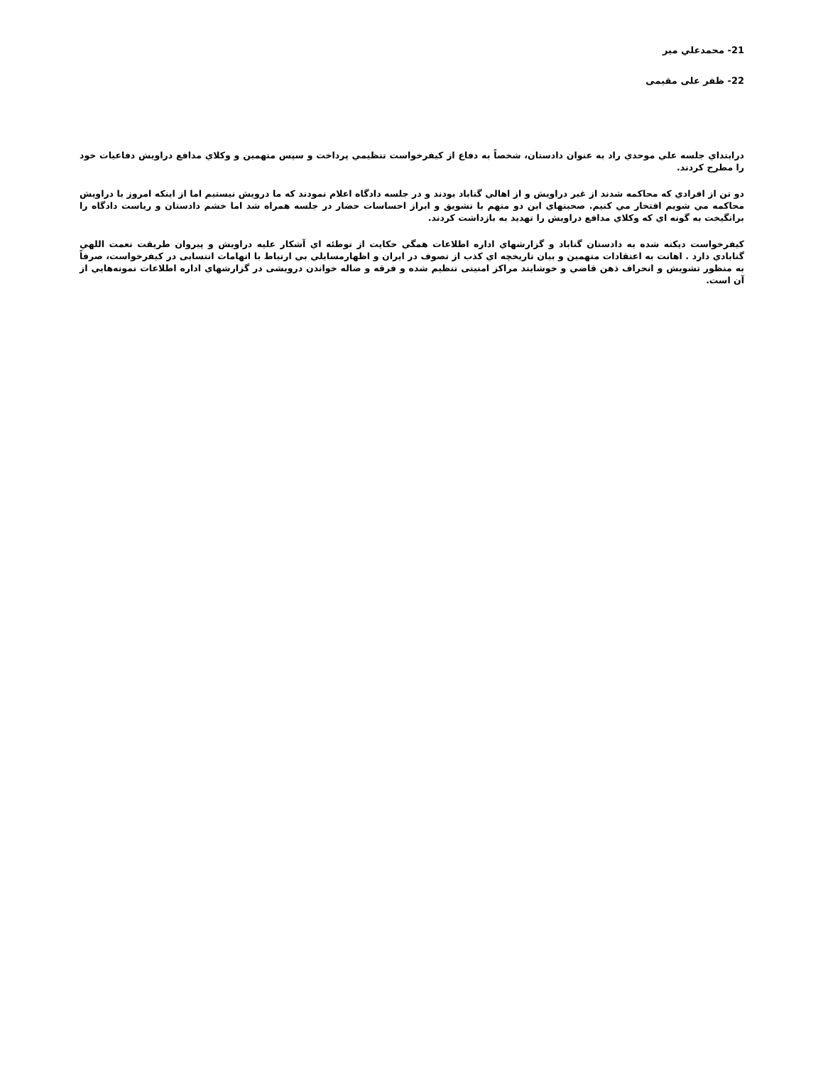21- محمدعلي مير
22- ظفر علی مقيمی
درابتداي جلسه علي موحدي راد به عنوان دادستان، شخصاً به دفاع از كيفرخواست تنظيمي پرداخت و سپس متهمين و وكلاي مدافع دراويش دفاعيات خود را مطرح كردند.
دو تن از افرادي كه محاكمه شدند از غير دراويش و از اهالي گناباد بودند و در جلسه دادگاه اعلام نمودند كه ما درويش نيستيم اما از اينكه امروز با دراويش محاكمه مي شويم افتخار مي كنيم. صحبتهاي اين دو متهم با تشويق و ابراز احساسات حضار در جلسه همراه شد اما خشم دادستان و رياست دادگاه را برانگيخت به گونه اي كه وكلاي مدافع دراويش را تهديد به بازداشت كردند.
كيفرخواست ديكته شده به دادستان گناباد و گزارشهاي اداره اطلاعات همگي حكايت از توطئه اي آشكار عليه دراويش و پيروان طريقت نعمت اللهي گنابادي دارد . اهانت به اعتقادات متهمين و بيان تاريخچه اي كذب از تصوف در ايران و اظهارمسايلي بي ارتباط با اتهامات انتسابی در كيفرخواست، صرفاً به منظور تشويش و انحراف ذهن قاضي و خوشايند مراكز امنيتی تنظيم شده و فرقه و ضاله خواندن درويشی در گزارشهاي اداره اطلاعات نمونه‌هايي از آن است.